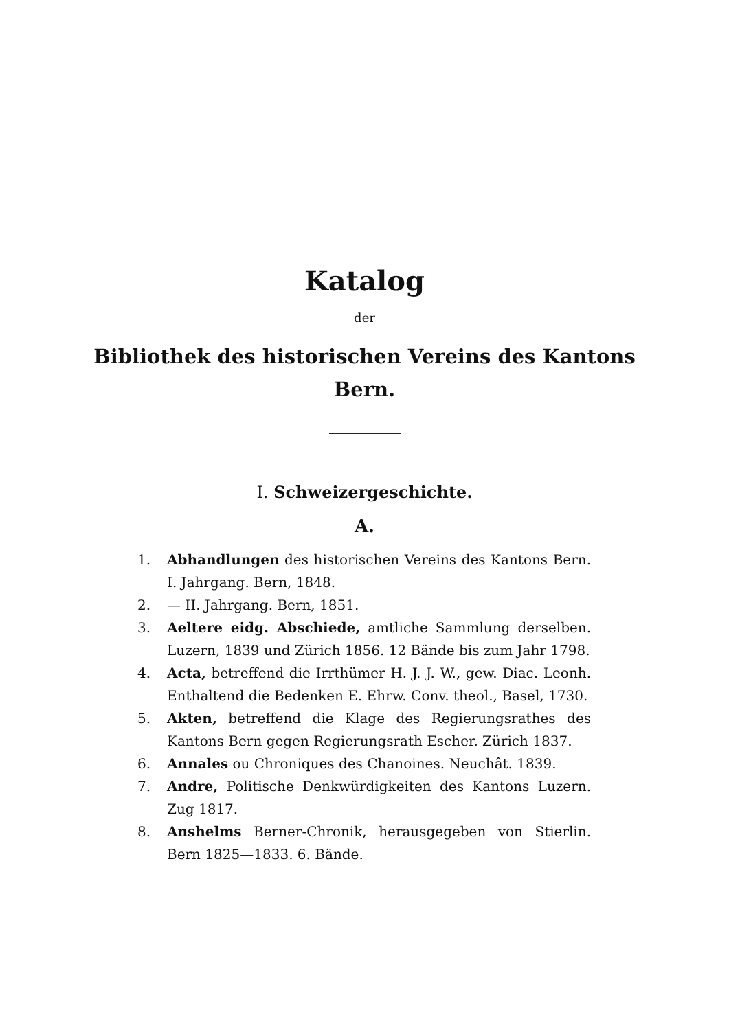Katalog
der
Bibliothek des historischen Vereins des Kantons
Bern.
I. Schweizergeschichte.
A.
1. Abhandlungen des historischen Vereins des Kantons Bern. I. Jahrgang. Bern, 1848.
2. — II. Jahrgang. Bern, 1851.
3. Aeltere eidg. Abschiede, amtliche Sammlung derselben. Luzern, 1839 und Zürich 1856. 12 Bände bis zum Jahr 1798.
4. Acta, betreffend die Irrthümer H. J. J. W., gew. Diac. Leonh. Enthaltend die Bedenken E. Ehrw. Conv. theol., Basel, 1730.
5. Akten, betreffend die Klage des Regierungsrathes des Kantons Bern gegen Regierungsrath Escher. Zürich 1837.
6. Annales ou Chroniques des Chanoines. Neuchât. 1839.
7. Andre, Politische Denkwürdigkeiten des Kantons Luzern. Zug 1817.
8. Anshelms Berner-Chronik, herausgegeben von Stierlin. Bern 1825—1833. 6. Bände.